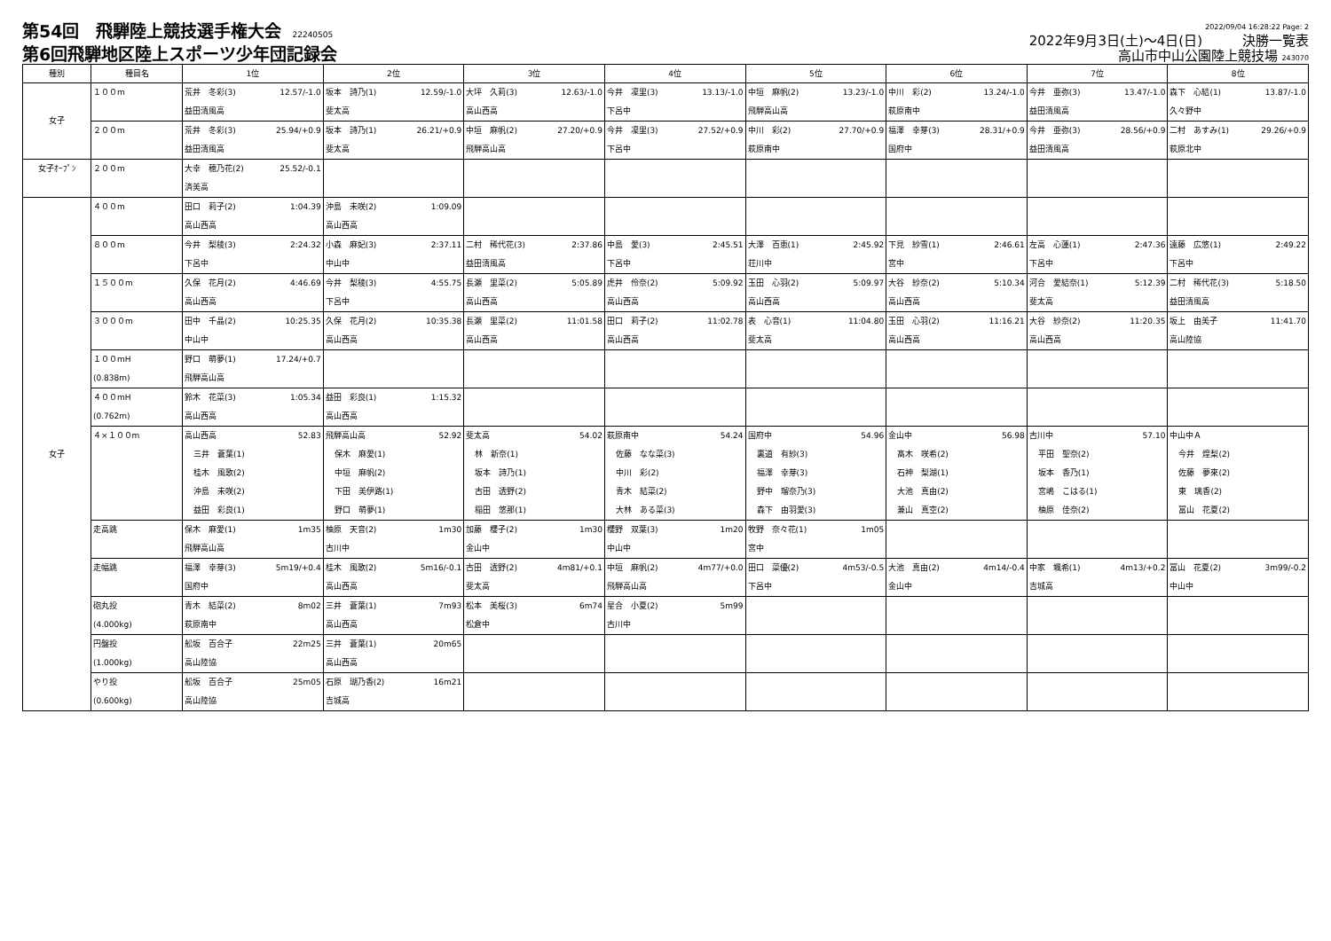第54回　飛騨陸上競技選手権大会 22240505
第6回飛騨地区陸上スポーツ少年団記録会
2022/09/04 16:28:22 Page: 2
2022年9月3日(土)～4日(日)　　　決勝一覧表
高山市中山公園陸上競技場 243070
| 種別 | 種目名 | 1位 | 2位 | 3位 | 4位 | 5位 | 6位 | 7位 | 8位 |
| --- | --- | --- | --- | --- | --- | --- | --- | --- | --- |
| 女子 | １００m | 荒井 冬彩(3) 12.57/-1.0 益田清風高 | 坂本 詩乃(1) 12.59/-1.0 斐太高 | 大坪 久莉(3) 12.63/-1.0 高山西高 | 今井 凜里(3) 13.13/-1.0 下呂中 | 中垣 麻帆(2) 13.23/-1.0 飛騨高山高 | 中川 彩(2) 13.24/-1.0 萩原南中 | 今井 亜弥(3) 13.47/-1.0 益田清風高 | 森下 心結(1) 13.87/-1.0 久々野中 |
| | ２００m | 荒井 冬彩(3) 25.94/+0.9 益田清風高 | 坂本 詩乃(1) 26.21/+0.9 斐太高 | 中垣 麻帆(2) 27.20/+0.9 飛騨高山高 | 今井 凜里(3) 27.52/+0.9 下呂中 | 中川 彩(2) 27.70/+0.9 萩原南中 | 福澤 幸芽(3) 28.31/+0.9 国府中 | 今井 亜弥(3) 28.56/+0.9 益田清風高 | 二村 あすみ(1) 29.26/+0.9 萩原北中 |
| 女子ｵｰﾌﾟﾝ | ２００m | 大幸 穂乃花(2) 25.52/-0.1 済美高 | | | | | | | |
| 女子 | ４００m | 田口 莉子(2) 1:04.39 高山西高 | 沖島 未咲(2) 1:09.09 高山西高 | | | | | | |
| | ８００m | 今井 梨稜(3) 2:24.32 下呂中 | 小森 麻妃(3) 2:37.11 中山中 | 二村 稀代花(3) 2:37.86 益田清風高 | 中島 愛(3) 2:45.51 下呂中 | 大澤 百恵(1) 2:45.92 荘川中 | 下見 紗雪(1) 2:46.61 宮中 | 左高 心蓮(1) 2:47.36 下呂中 | 遠藤 広悠(1) 2:49.22 下呂中 |
| | １５００m | 久保 花月(2) 4:46.69 高山西高 | 今井 梨稜(3) 4:55.75 下呂中 | 長瀬 里菜(2) 5:05.89 高山西高 | 虎井 伶奈(2) 5:09.92 高山西高 | 玉田 心羽(2) 5:09.97 高山西高 | 大谷 紗奈(2) 5:10.34 高山西高 | 河合 愛結奈(1) 5:12.39 斐太高 | 二村 稀代花(3) 5:18.50 益田清風高 |
| | ３０００m | 田中 千晶(2) 10:25.35 中山中 | 久保 花月(2) 10:35.38 高山西高 | 長瀬 里菜(2) 11:01.58 高山西高 | 田口 莉子(2) 11:02.78 高山西高 | 表 心音(1) 11:04.80 斐太高 | 玉田 心羽(2) 11:16.21 高山西高 | 大谷 紗奈(2) 11:20.35 高山西高 | 坂上 由美子 11:41.70 高山陸協 |
| | １００mH (0.838m) | 野口 萌夢(1) 17.24/+0.7 飛騨高山高 | | | | | | | |
| | ４００mH (0.762m) | 鈴木 花菜(3) 1:05.34 高山西高 | 益田 彩良(1) 1:15.32 高山西高 | | | | | | |
| | ４×１００m | 高山西高 52.83 三井 蒼葉(1) 桂木 風歌(2) 沖島 未咲(2) 益田 彩良(1) | 飛騨高山高 52.92 保木 麻愛(1) 中垣 麻帆(2) 下田 美伊路(1) 野口 萌夢(1) | 斐太高 54.02 林 新奈(1) 坂本 詩乃(1) 古田 透野(2) 稲田 悠那(1) | 萩原南中 54.24 佐藤 なな菜(3) 中川 彩(2) 青木 結菜(2) 大林 ある菜(3) | 国府中 54.96 裏道 有紗(3) 福澤 幸芽(3) 野中 瑠奈乃(3) 森下 由羽愛(3) | 金山中 56.98 髙木 咲希(2) 石神 梨湖(1) 大池 真由(2) 兼山 真空(2) | 古川中 57.10 平田 聖奈(2) 坂本 香乃(1) 宮嶋 こはる(1) 柚原 佳奈(2) | 中山中Ａ 今井 煌梨(2) 佐藤 夢來(2) 東 璃香(2) 冨山 花夏(2) |
| | 走高跳 | 保木 麻愛(1) 1m35 飛騨高山高 | 柚原 天音(2) 1m30 古川中 | 加藤 櫻子(2) 1m30 金山中 | 櫻野 双葉(3) 1m20 中山中 | 牧野 奈々花(1) 1m05 宮中 | | | |
| | 走幅跳 | 福澤 幸芽(3) 5m19/+0.4 国府中 | 桂木 風歌(2) 5m16/-0.1 高山西高 | 古田 透野(2) 4m81/+0.1 斐太高 | 中垣 麻帆(2) 4m77/+0.0 飛騨高山高 | 田口 菜優(2) 4m53/-0.5 下呂中 | 大池 真由(2) 4m14/-0.4 金山中 | 中家 颯希(1) 4m13/+0.2 吉城高 | 冨山 花夏(2) 3m99/-0.2 中山中 |
| | 砲丸投 (4.000kg) | 青木 結菜(2) 8m02 萩原南中 | 三井 蒼葉(1) 7m93 高山西高 | 松本 美桜(3) 6m74 松倉中 | 星合 小夏(2) 5m99 古川中 | | | | |
| | 円盤投 (1.000kg) | 舩坂 百合子 22m25 高山陸協 | 三井 蒼葉(1) 20m65 高山西高 | | | | | | |
| | やり投 (0.600kg) | 舩坂 百合子 25m05 高山陸協 | 石原 瑚乃香(2) 16m21 吉城高 | | | | | | |